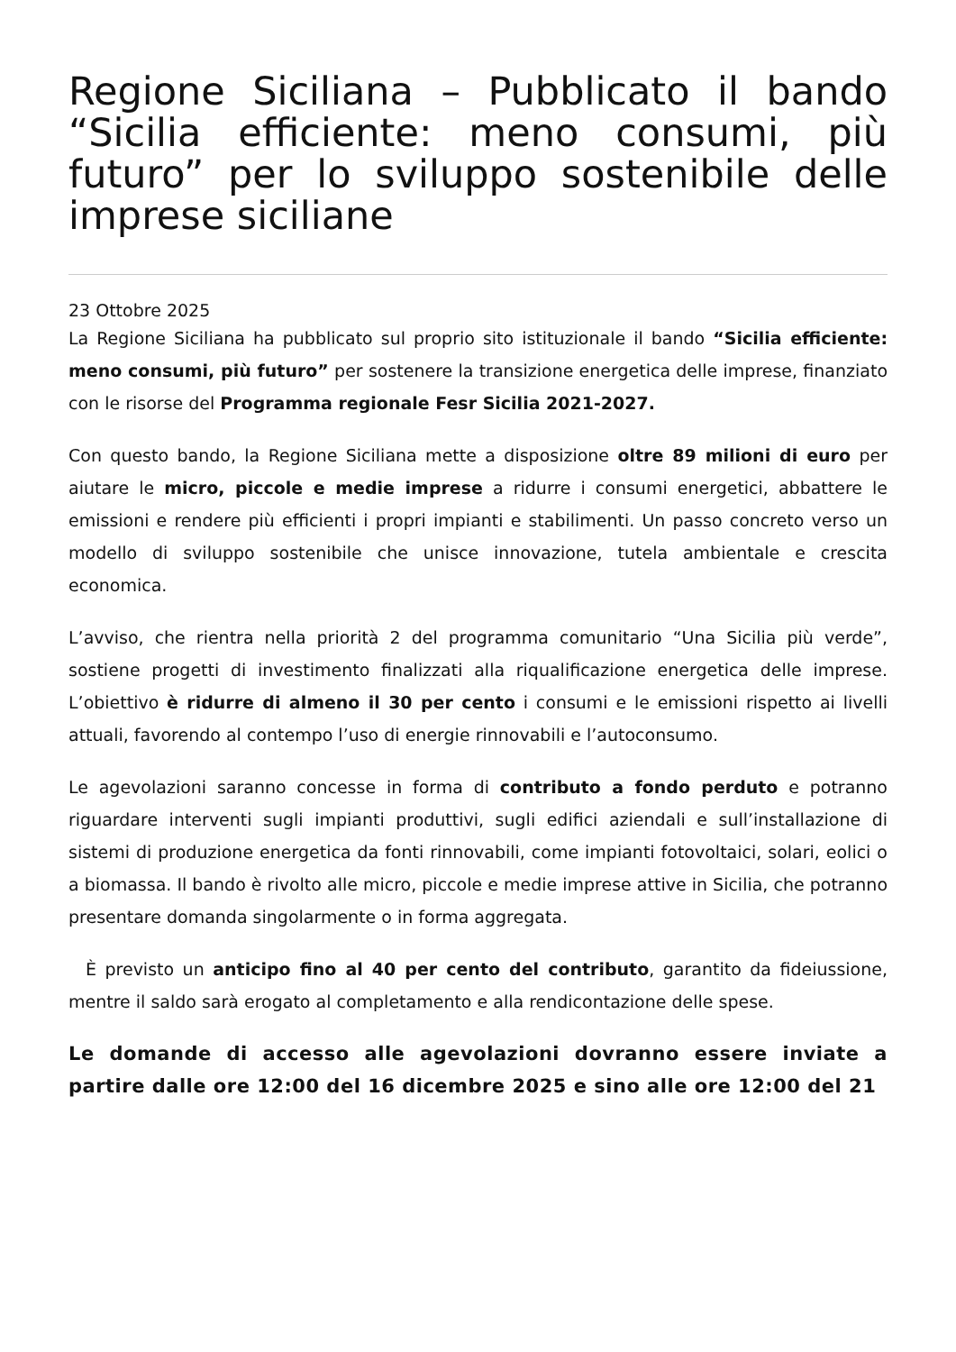Regione Siciliana – Pubblicato il bando “Sicilia efficiente: meno consumi, più futuro” per lo sviluppo sostenibile delle imprese siciliane
23 Ottobre 2025
La Regione Siciliana ha pubblicato sul proprio sito istituzionale il bando “Sicilia efficiente: meno consumi, più futuro” per sostenere la transizione energetica delle imprese, finanziato con le risorse del Programma regionale Fesr Sicilia 2021-2027.
Con questo bando, la Regione Siciliana mette a disposizione oltre 89 milioni di euro per aiutare le micro, piccole e medie imprese a ridurre i consumi energetici, abbattere le emissioni e rendere più efficienti i propri impianti e stabilimenti. Un passo concreto verso un modello di sviluppo sostenibile che unisce innovazione, tutela ambientale e crescita economica.
L’avviso, che rientra nella priorità 2 del programma comunitario “Una Sicilia più verde”, sostiene progetti di investimento finalizzati alla riqualificazione energetica delle imprese. L’obiettivo è ridurre di almeno il 30 per cento i consumi e le emissioni rispetto ai livelli attuali, favorendo al contempo l’uso di energie rinnovabili e l’autoconsumo.
Le agevolazioni saranno concesse in forma di contributo a fondo perduto e potranno riguardare interventi sugli impianti produttivi, sugli edifici aziendali e sull’installazione di sistemi di produzione energetica da fonti rinnovabili, come impianti fotovoltaici, solari, eolici o a biomassa. Il bando è rivolto alle micro, piccole e medie imprese attive in Sicilia, che potranno presentare domanda singolarmente o in forma aggregata.
È previsto un anticipo fino al 40 per cento del contributo, garantito da fideiussione, mentre il saldo sarà erogato al completamento e alla rendicontazione delle spese.
Le domande di accesso alle agevolazioni dovranno essere inviate a partire dalle ore 12:00 del 16 dicembre 2025 e sino alle ore 12:00 del 21